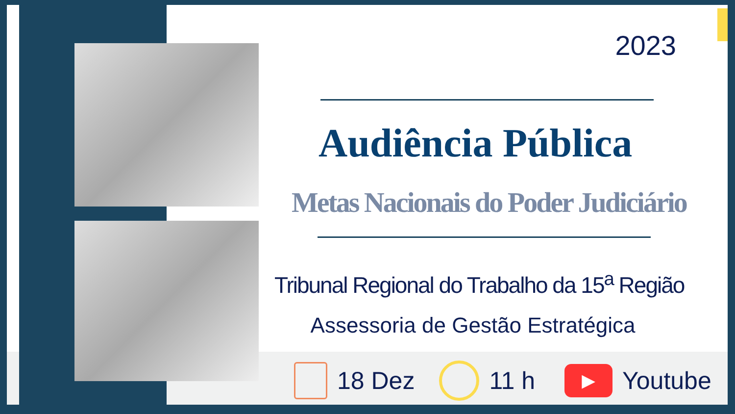2023
Audiência Pública
Metas Nacionais do Poder Judiciário
Tribunal Regional do Trabalho da 15<sup>a</sup> Região
Assessoria de Gestão Estratégica
18 Dez 11 h
▶
Youtube